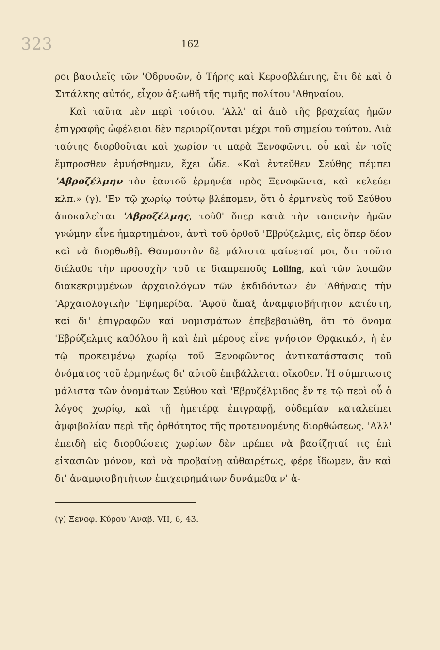323 162
ροι βασιλεῖς τῶν 'Οδρυσῶν, ὁ Τήρης καὶ Κερσοβλέπτης, ἔτι δὲ καὶ ὁ Σιτάλκης αὐτός, εἶχον ἀξιωθῆ τῆς τιμῆς πολίτου 'Αθηναίου.
Καὶ ταῦτα μὲν περὶ τούτου. 'Αλλ' αἱ ἀπὸ τῆς βραχείας ἡμῶν ἐπιγραφῆς ὠφέλειαι δὲν περιορίζονται μέχρι τοῦ σημείου τούτου. Διὰ ταύτης διορθοῦται καὶ χωρίον τι παρὰ Ξενοφῶντι, οὗ καὶ ἐν τοῖς ἔμπροσθεν ἐμνήσθημεν, ἔχει ὧδε. «Καὶ ἐντεῦθεν Σεύθης πέμπει 'Αβροζέλμην τὸν ἑαυτοῦ ἑρμηνέα πρὸς Ξενοφῶντα, καὶ κελεύει κλπ.» (γ). 'Εν τῷ χωρίῳ τούτῳ βλέπομεν, ὅτι ὁ ἑρμηνεὺς τοῦ Σεύθου ἀποκαλεῖται 'Αβροζέλμης, τοῦθ' ὅπερ κατὰ τὴν ταπεινὴν ἡμῶν γνώμην εἶνε ἡμαρτημένον, ἀντὶ τοῦ ὀρθοῦ 'Εβρύζελμις, εἰς ὅπερ δέον καὶ νὰ διορθωθῇ. Θαυμαστὸν δὲ μάλιστα φαίνεταί μοι, ὅτι τοῦτο διέλαθε τὴν προσοχὴν τοῦ τε διαπρεποῦς Lolling, καὶ τῶν λοιπῶν διακεκριμμένων ἀρχαιολόγων τῶν ἐκδιδόντων ἐν 'Αθήναις τὴν 'Αρχαιολογικὴν 'Εφημερίδα. 'Αφοῦ ἅπαξ ἀναμφισβήτητον κατέστη, καὶ δι' ἐπιγραφῶν καὶ νομισμάτων ἐπεβεβαιώθη, ὅτι τὸ ὄνομα 'Εβρύζελμις καθόλου ἢ καὶ ἐπὶ μέρους εἶνε γνήσιον Θρᾳκικόν, ἡ ἐν τῷ προκειμένῳ χωρίῳ τοῦ Ξενοφῶντος ἀντικατάστασις τοῦ ὀνόματος τοῦ ἑρμηνέως δι' αὐτοῦ ἐπιβάλλεται οἴκοθεν. Ἡ σύμπτωσις μάλιστα τῶν ὀνομάτων Σεύθου καὶ 'Εβρυζέλμιδος ἔν τε τῷ περὶ οὗ ὁ λόγος χωρίῳ, καὶ τῇ ἡμετέρᾳ ἐπιγραφῇ, οὐδεμίαν καταλείπει ἀμφιβολίαν περὶ τῆς ὀρθότητος τῆς προτεινομένης διορθώσεως. 'Αλλ' ἐπειδὴ εἰς διορθώσεις χωρίων δὲν πρέπει νὰ βασίζηταί τις ἐπὶ εἰκασιῶν μόνον, καὶ νὰ προβαίνῃ αὐθαιρέτως, φέρε ἴδωμεν, ἂν καὶ δι' ἀναμφισβητήτων ἐπιχειρημάτων δυνάμεθα ν' ἀ-
(γ) Ξενοφ. Κύρου 'Αναβ. VII, 6, 43.